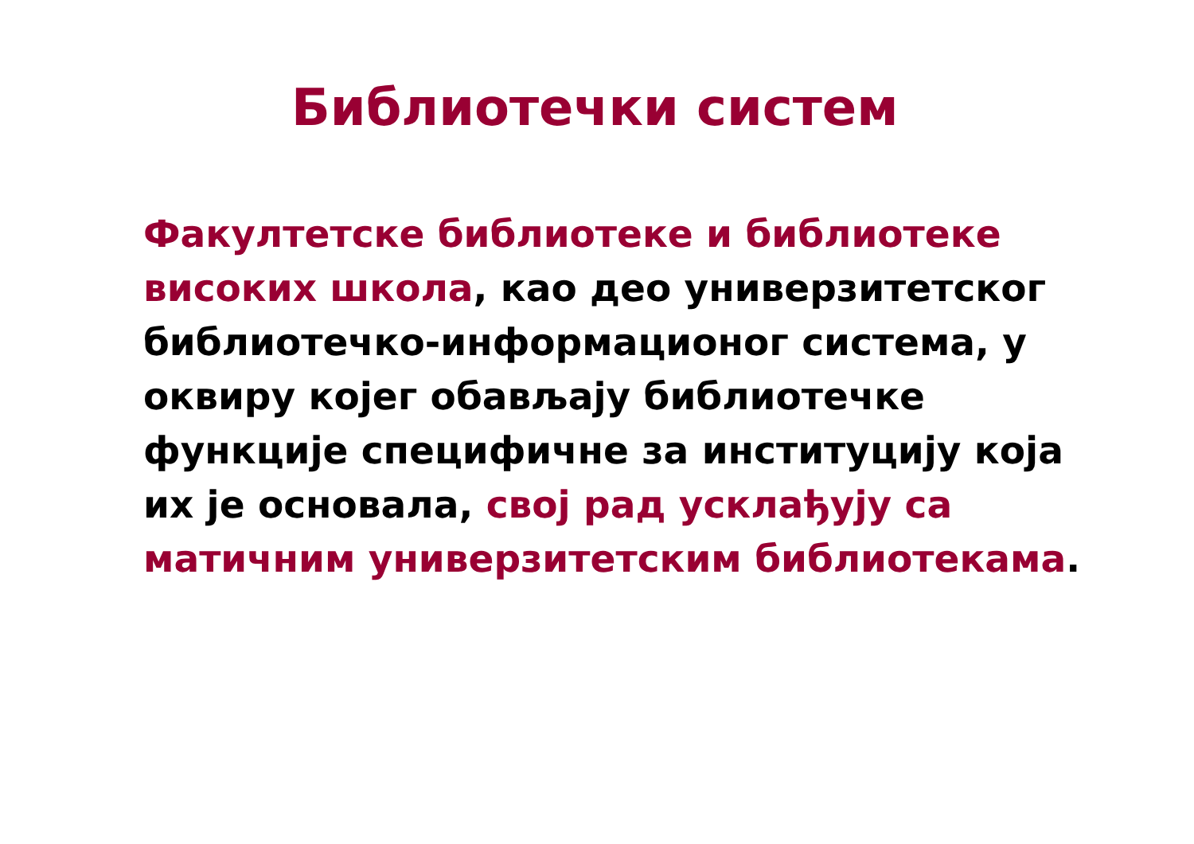Библиотечки систем
Факултетске библиотеке и библиотеке високих школа, као део универзитетског библиотечко-информационог система, у оквиру којег обављају библиотечке функције специфичне за институцију која их је основала, свој рад усклађују са матичним универзитетским библиотекама.